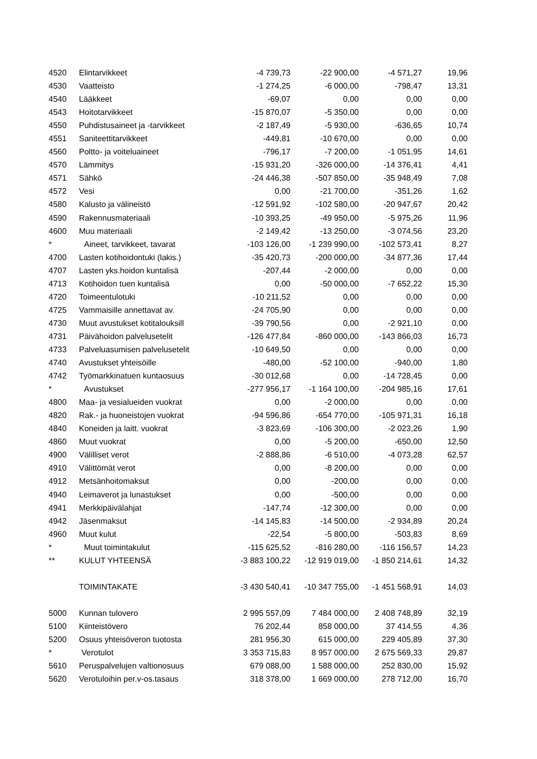| 4520 | Elintarvikkeet | -4 739,73 | -22 900,00 | -4 571,27 | 19,96 |
| 4530 | Vaatteisto | -1 274,25 | -6 000,00 | -798,47 | 13,31 |
| 4540 | Lääkkeet | -69,07 | 0,00 | 0,00 | 0,00 |
| 4543 | Hoitotarvikkeet | -15 870,07 | -5 350,00 | 0,00 | 0,00 |
| 4550 | Puhdistusaineet ja -tarvikkeet | -2 187,49 | -5 930,00 | -636,65 | 10,74 |
| 4551 | Saniteettitarvikkeet | -449,81 | -10 670,00 | 0,00 | 0,00 |
| 4560 | Poltto- ja voiteluaineet | -796,17 | -7 200,00 | -1 051,95 | 14,61 |
| 4570 | Lämmitys | -15 931,20 | -326 000,00 | -14 376,41 | 4,41 |
| 4571 | Sähkö | -24 446,38 | -507 850,00 | -35 948,49 | 7,08 |
| 4572 | Vesi | 0,00 | -21 700,00 | -351,26 | 1,62 |
| 4580 | Kalusto ja välineistö | -12 591,92 | -102 580,00 | -20 947,67 | 20,42 |
| 4590 | Rakennusmateriaali | -10 393,25 | -49 950,00 | -5 975,26 | 11,96 |
| 4600 | Muu materiaali | -2 149,42 | -13 250,00 | -3 074,56 | 23,20 |
| * | Aineet, tarvikkeet, tavarat | -103 126,00 | -1 239 990,00 | -102 573,41 | 8,27 |
| 4700 | Lasten kotihoidontuki (lakis.) | -35 420,73 | -200 000,00 | -34 877,36 | 17,44 |
| 4707 | Lasten yks.hoidon kuntalisä | -207,44 | -2 000,00 | 0,00 | 0,00 |
| 4713 | Kotihoidon tuen kuntalisä | 0,00 | -50 000,00 | -7 652,22 | 15,30 |
| 4720 | Toimeentulotuki | -10 211,52 | 0,00 | 0,00 | 0,00 |
| 4725 | Vammaisille annettavat av. | -24 705,90 | 0,00 | 0,00 | 0,00 |
| 4730 | Muut avustukset kotitalouksill | -39 790,56 | 0,00 | -2 921,10 | 0,00 |
| 4731 | Päivähoidon palvelusetelit | -126 477,84 | -860 000,00 | -143 866,03 | 16,73 |
| 4733 | Palveluasumisen palvelusetelit | -10 649,50 | 0,00 | 0,00 | 0,00 |
| 4740 | Avustukset yhteisöille | -480,00 | -52 100,00 | -940,00 | 1,80 |
| 4742 | Työmarkkinatuen kuntaosuus | -30 012,68 | 0,00 | -14 728,45 | 0,00 |
| * | Avustukset | -277 956,17 | -1 164 100,00 | -204 985,16 | 17,61 |
| 4800 | Maa- ja vesialueiden vuokrat | 0,00 | -2 000,00 | 0,00 | 0,00 |
| 4820 | Rak.- ja huoneistojen vuokrat | -94 596,86 | -654 770,00 | -105 971,31 | 16,18 |
| 4840 | Koneiden ja laitt. vuokrat | -3 823,69 | -106 300,00 | -2 023,26 | 1,90 |
| 4860 | Muut vuokrat | 0,00 | -5 200,00 | -650,00 | 12,50 |
| 4900 | Välilliset verot | -2 888,86 | -6 510,00 | -4 073,28 | 62,57 |
| 4910 | Välittömät verot | 0,00 | -8 200,00 | 0,00 | 0,00 |
| 4912 | Metsänhoitomaksut | 0,00 | -200,00 | 0,00 | 0,00 |
| 4940 | Leimaverot ja lunastukset | 0,00 | -500,00 | 0,00 | 0,00 |
| 4941 | Merkkipäivälahjat | -147,74 | -12 300,00 | 0,00 | 0,00 |
| 4942 | Jäsenmaksut | -14 145,83 | -14 500,00 | -2 934,89 | 20,24 |
| 4960 | Muut kulut | -22,54 | -5 800,00 | -503,83 | 8,69 |
| * | Muut toimintakulut | -115 625,52 | -816 280,00 | -116 156,57 | 14,23 |
| ** | KULUT YHTEENSÄ | -3 883 100,22 | -12 919 019,00 | -1 850 214,61 | 14,32 |
| | TOIMINTAKATE | -3 430 540,41 | -10 347 755,00 | -1 451 568,91 | 14,03 |
| 5000 | Kunnan tulovero | 2 995 557,09 | 7 484 000,00 | 2 408 748,89 | 32,19 |
| 5100 | Kiinteistövero | 76 202,44 | 858 000,00 | 37 414,55 | 4,36 |
| 5200 | Osuus yhteisöveron tuotosta | 281 956,30 | 615 000,00 | 229 405,89 | 37,30 |
| * | Verotulot | 3 353 715,83 | 8 957 000,00 | 2 675 569,33 | 29,87 |
| 5610 | Peruspalvelujen valtionosuus | 679 088,00 | 1 588 000,00 | 252 830,00 | 15,92 |
| 5620 | Verotuloihin per.v-os.tasaus | 318 378,00 | 1 669 000,00 | 278 712,00 | 16,70 |